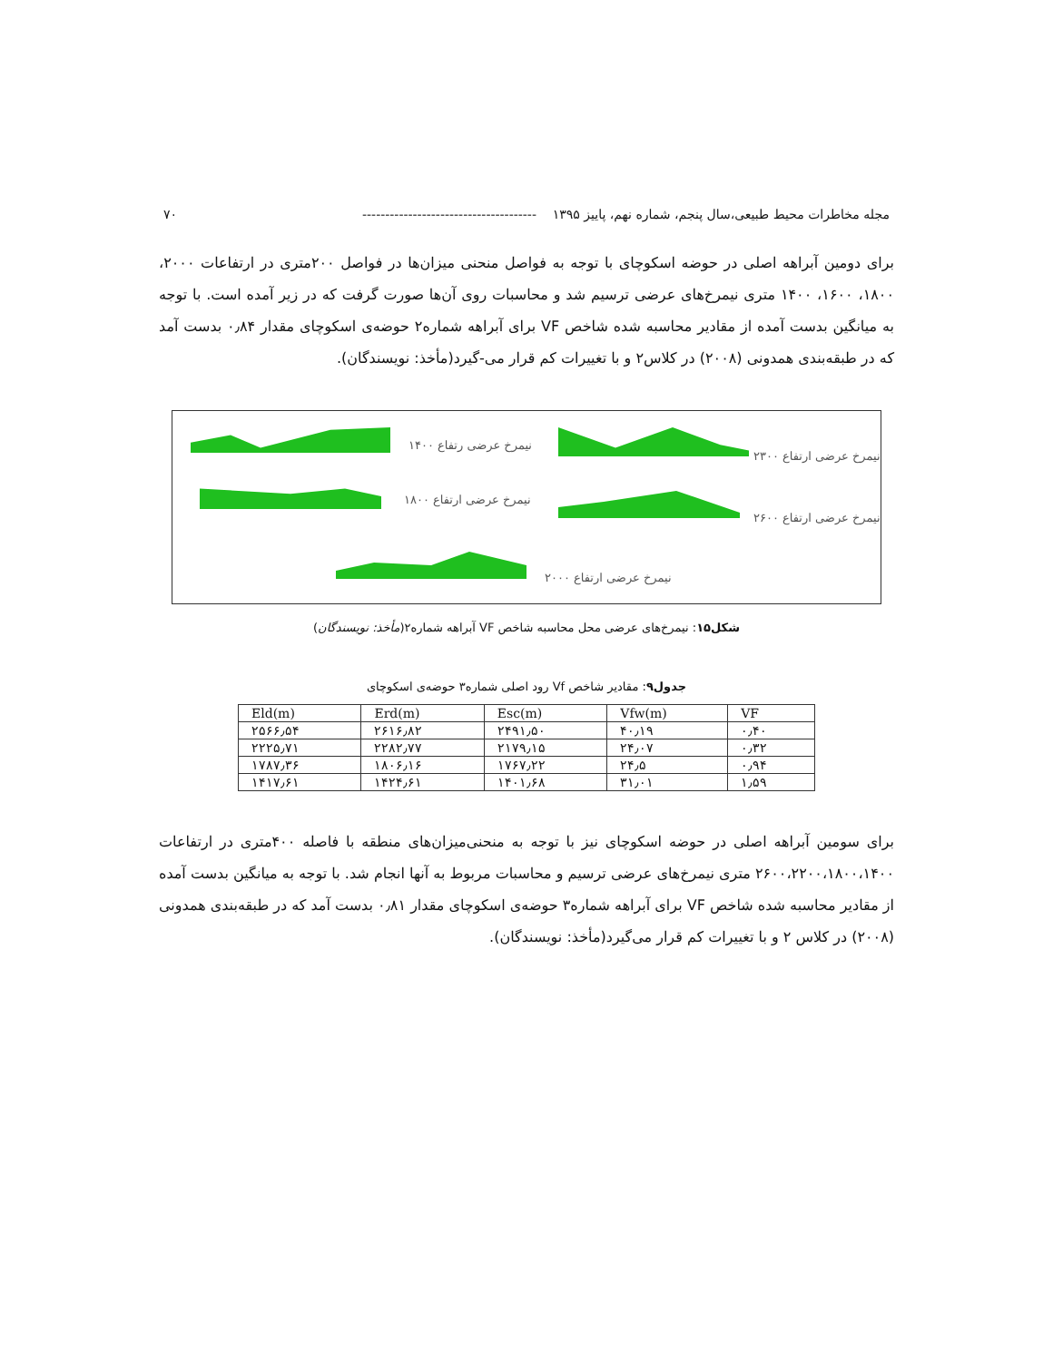مجله مخاطرات محیط طبیعی،سال پنجم، شماره نهم، پاییز ۱۳۹۵ -------------------------------------- ۷۰
برای دومین آبراهه اصلی در حوضه اسکوچای با توجه به فواصل منحنی میزان‌ها در فواصل ۲۰۰متری در ارتفاعات ۲۰۰۰، ۱۸۰۰، ۱۶۰۰، ۱۴۰۰ متری نیمرخ‌های عرضی ترسیم شد و محاسبات روی آن‌ها صورت گرفت که در زیر آمده است. با توجه به میانگین بدست آمده از مقادیر محاسبه شده شاخص VF برای آبراهه شماره۲ حوضه‌ی اسکوچای مقدار ۰٫۸۴ بدست آمد که در طبقه‌بندی همدونی (۲۰۰۸) در کلاس۲ و با تغییرات کم قرار می-گیرد(مأخذ: نویسندگان).
نیمرخ عرضی رتفاع ۱۴۰۰
نیمرخ عرضی ارتفاع ۲۳۰۰
نیمرخ عرضی ارتفاع ۱۸۰۰
نیمرخ عرضی ارتفاع ۲۶۰۰
نیمرخ عرضی ارتفاع ۲۰۰۰
شکل۱۵: نیمرخ‌های عرضی محل محاسبه شاخص VF آبراهه شماره۲(مأخذ: نویسندگان)
جدول۹: مقادیر شاخص Vf رود اصلی شماره۳ حوضه‌ی اسکوچای
| Eld(m) | Erd(m) | Esc(m) | Vfw(m) | VF |
| --- | --- | --- | --- | --- |
| ۲۵۶۶٫۵۴ | ۲۶۱۶٫۸۲ | ۲۴۹۱٫۵۰ | ۴۰٫۱۹ | ۰٫۴۰ |
| ۲۲۲۵٫۷۱ | ۲۲۸۲٫۷۷ | ۲۱۷۹٫۱۵ | ۲۴٫۰۷ | ۰٫۳۲ |
| ۱۷۸۷٫۳۶ | ۱۸۰۶٫۱۶ | ۱۷۶۷٫۲۲ | ۲۴٫۵ | ۰٫۹۴ |
| ۱۴۱۷٫۶۱ | ۱۴۲۴٫۶۱ | ۱۴۰۱٫۶۸ | ۳۱٫۰۱ | ۱٫۵۹ |
برای سومین آبراهه اصلی در حوضه اسکوچای نیز با توجه به منحنی‌میزان‌های منطقه با فاصله ۴۰۰متری در ارتفاعات ۲۶۰۰،۲۲۰۰،۱۸۰۰،۱۴۰۰ متری نیمرخ‌های عرضی ترسیم و محاسبات مربوط به آنها انجام شد. با توجه به میانگین بدست آمده از مقادیر محاسبه شده شاخص VF برای آبراهه شماره۳ حوضه‌ی اسکوچای مقدار ۰٫۸۱ بدست آمد که در طبقه‌بندی همدونی (۲۰۰۸) در کلاس ۲ و با تغییرات کم قرار می‌گیرد(مأخذ: نویسندگان).